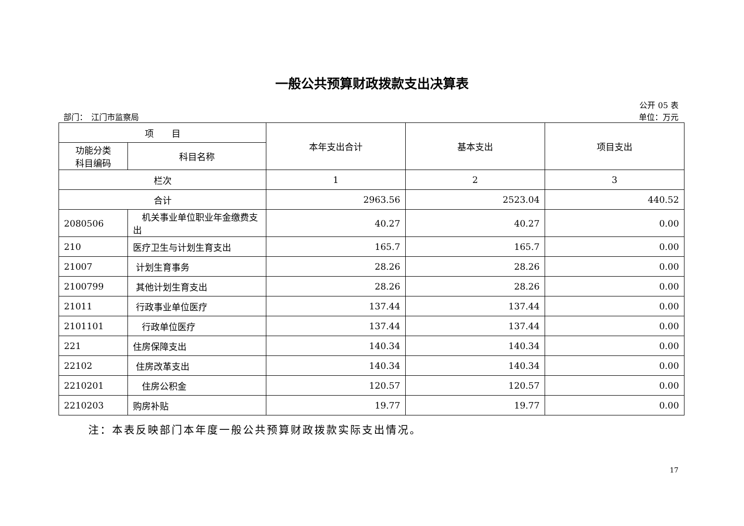一般公共预算财政拨款支出决算表
公开 05 表
部门：　江门市监察局 单位：万元
| 项 目 | | 本年支出合计 | 基本支出 | 项目支出 |
| --- | --- | --- | --- | --- |
| 功能分类 科目编码 | 科目名称 | | | |
| 栏次 | | 1 | 2 | 3 |
| 合计 | | 2963.56 | 2523.04 | 440.52 |
| 2080506 | 机关事业单位职业年金缴费支出 | 40.27 | 40.27 | 0.00 |
| 210 | 医疗卫生与计划生育支出 | 165.7 | 165.7 | 0.00 |
| 21007 | 计划生育事务 | 28.26 | 28.26 | 0.00 |
| 2100799 | 其他计划生育支出 | 28.26 | 28.26 | 0.00 |
| 21011 | 行政事业单位医疗 | 137.44 | 137.44 | 0.00 |
| 2101101 | 行政单位医疗 | 137.44 | 137.44 | 0.00 |
| 221 | 住房保障支出 | 140.34 | 140.34 | 0.00 |
| 22102 | 住房改革支出 | 140.34 | 140.34 | 0.00 |
| 2210201 | 住房公积金 | 120.57 | 120.57 | 0.00 |
| 2210203 | 购房补贴 | 19.77 | 19.77 | 0.00 |
注：本表反映部门本年度一般公共预算财政拨款实际支出情况。
17